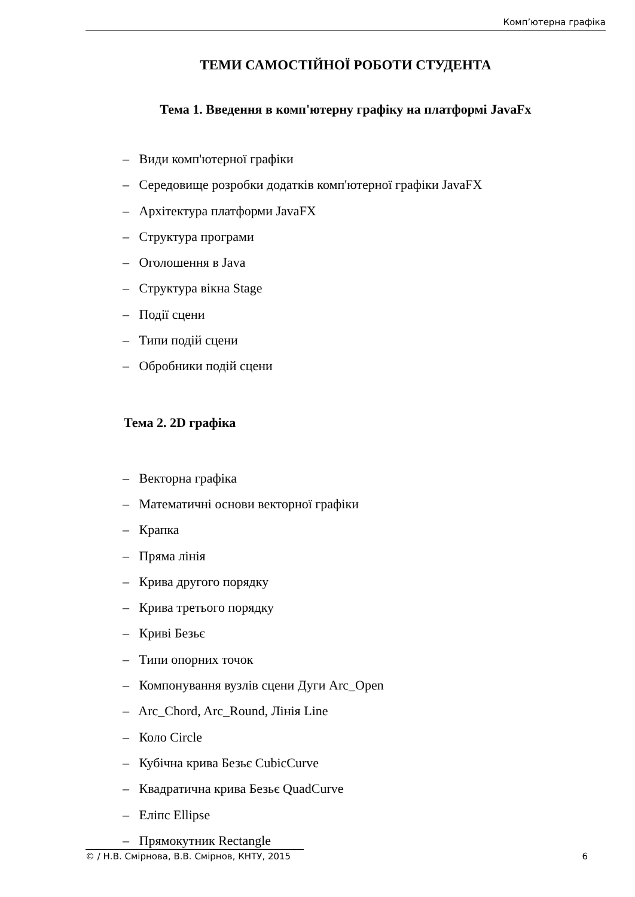Комп’ютерна графіка
ТЕМИ САМОСТІЙНОЇ РОБОТИ СТУДЕНТА
Тема 1. Введення в комп'ютерну графіку на платформі JavaFx
– Види комп'ютерної графіки
– Середовище розробки додатків комп'ютерної графіки JavaFX
– Архітектура платформи JavaFX
– Структура програми
– Оголошення в Java
– Структура вікна Stage
– Події сцени
– Типи подій сцени
– Обробники подій сцени
Тема 2. 2D графіка
– Векторна графіка
– Математичні основи векторної графіки
– Крапка
– Пряма лінія
– Крива другого порядку
– Крива третього порядку
– Криві Безьє
– Типи опорних точок
– Компонування вузлів сцени Дуги Arc_Open
– Arc_Chord, Arc_Round, Лінія Line
– Коло Circle
– Кубічна крива Безьє CubicCurve
– Квадратична крива Безьє QuadCurve
– Еліпс Ellipse
– Прямокутник Rectangle
© / Н.В. Смірнова, В.В. Смірнов, КНТУ, 2015 6